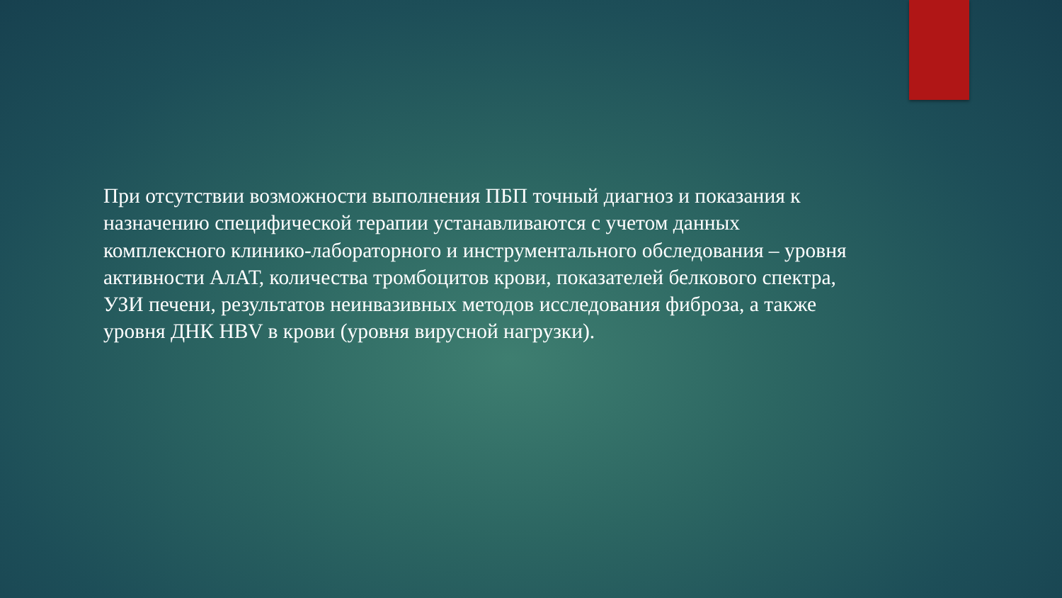При отсутствии возможности выполнения ПБП точный диагноз и показания к назначению специфической терапии устанавливаются с учетом данных комплексного клинико-лабораторного и инструментального обследования – уровня активности АлАТ, количества тромбоцитов крови, показателей белкового спектра, УЗИ печени, результатов неинвазивных методов исследования фиброза, а также уровня ДНК HBV в крови (уровня вирусной нагрузки).